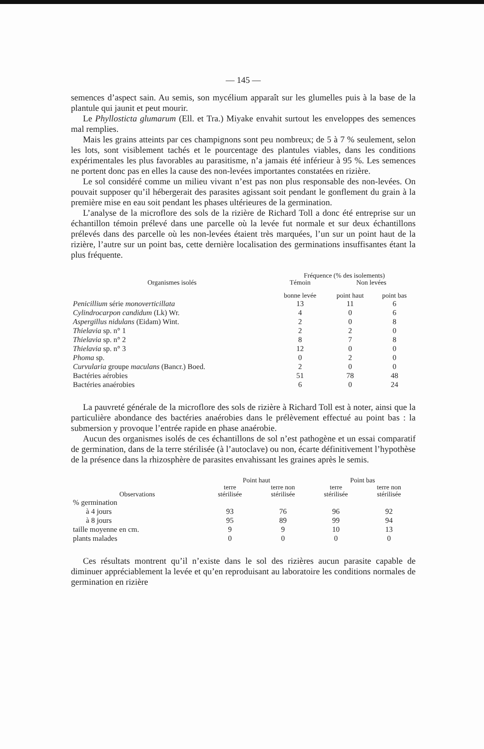— 145 —
semences d’aspect sain. Au semis, son mycélium apparaît sur les glumelles puis à la base de la plantule qui jaunit et peut mourir.
Le Phyllosticta glumarum (Ell. et Tra.) Miyake envahit surtout les enveloppes des semences mal remplies.
Mais les grains atteints par ces champignons sont peu nombreux; de 5 à 7 % seulement, selon les lots, sont visiblement tachés et le pourcentage des plantules viables, dans les conditions expérimentales les plus favorables au parasitisme, n’a jamais été inférieur à 95 %. Les semences ne portent donc pas en elles la cause des non-levées importantes constatées en rizière.
Le sol considéré comme un milieu vivant n’est pas non plus responsable des non-levées. On pouvait supposer qu’il hébergerait des parasites agissant soit pendant le gonflement du grain à la première mise en eau soit pendant les phases ultérieures de la germination.
L’analyse de la microflore des sols de la rizière de Richard Toll a donc été entreprise sur un échantillon témoin prélevé dans une parcelle où la levée fut normale et sur deux échantillons prélevés dans des parcelle où les non-levées étaient très marquées, l’un sur un point haut de la rizière, l’autre sur un point bas, cette dernière localisation des germinations insuffisantes étant la plus fréquente.
| Organismes isolés | Fréquence (% des isolements) | | |
| --- | --- | --- | --- |
| | Témoin | Non levées | |
| | bonne levée | point haut | point bas |
| Penicillium série monoverticillata | 13 | 11 | 6 |
| Cylindrocarpon candidum (Lk) Wr. | 4 | 0 | 6 |
| Aspergillus nidulans (Eidam) Wint. | 2 | 0 | 8 |
| Thielavia sp. n° 1 | 2 | 2 | 0 |
| Thielavia sp. n° 2 | 8 | 7 | 8 |
| Thielavia sp. n° 3 | 12 | 0 | 0 |
| Phoma sp. | 0 | 2 | 0 |
| Curvularia groupe maculans (Bancr.) Boed. | 2 | 0 | 0 |
| Bactéries aérobies | 51 | 78 | 48 |
| Bactéries anaérobies | 6 | 0 | 24 |
La pauvreté générale de la microflore des sols de rizière à Richard Toll est à noter, ainsi que la particulière abondance des bactéries anaérobies dans le prélèvement effectué au point bas : la submersion y provoque l’entrée rapide en phase anaérobie.
Aucun des organismes isolés de ces échantillons de sol n’est pathogène et un essai comparatif de germination, dans de la terre stérilisée (à l’autoclave) ou non, écarte définitivement l’hypothèse de la présence dans la rhizosphère de parasites envahissant les graines après le semis.
| | Point haut | | Point bas | |
| --- | --- | --- | --- | --- |
| Observations | terre stérilisée | terre non stérilisée | terre stérilisée | terre non stérilisée |
| % germination | | | | |
| à 4 jours | 93 | 76 | 96 | 92 |
| à 8 jours | 95 | 89 | 99 | 94 |
| taille moyenne en cm. | 9 | 9 | 10 | 13 |
| plants malades | 0 | 0 | 0 | 0 |
Ces résultats montrent qu’il n’existe dans le sol des rizières aucun parasite capable de diminuer appréciablement la levée et qu’en reproduisant au laboratoire les conditions normales de germination en rizière